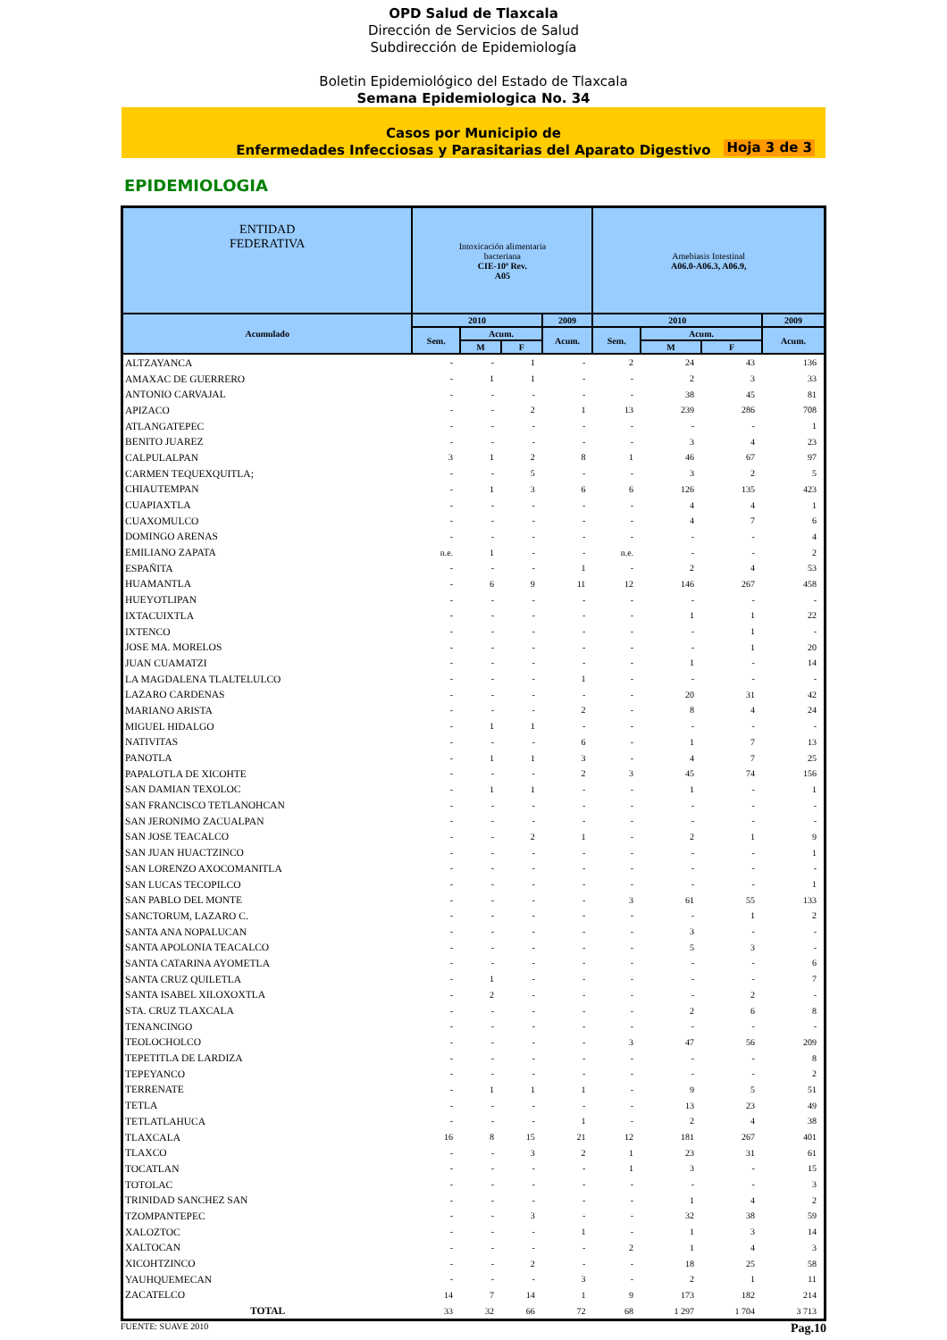OPD Salud de Tlaxcala
Dirección de Servicios de Salud
Subdirección de Epidemiología
Boletin Epidemiológico del Estado de Tlaxcala
Semana Epidemiologica No. 34
Casos por Municipio de
Enfermedades Infecciosas y Parasitarias del Aparato Digestivo
Hoja 3 de 3
EPIDEMIOLOGIA
| ENTIDAD FEDERATIVA | Intoxicación alimentaria bacteriana CIE-10ª Rev. A05 | | | | Amebiasis Intestinal A06.0-A06.3, A06.9, | | | |
| --- | --- | --- | --- | --- | --- | --- | --- | --- |
| Acumulado | 2010 | | | 2009 | 2010 | | | 2009 |
| | Sem. | Acum. | | Acum. | Sem. | Acum. | | Acum. |
| | | M | F | | | M | F | |
| ALTZAYANCA | - | - | 1 | - | 2 | 24 | 43 | 136 |
| AMAXAC DE GUERRERO | - | 1 | 1 | - | - | 2 | 3 | 33 |
| ANTONIO CARVAJAL | - | - | - | - | - | 38 | 45 | 81 |
| APIZACO | - | - | 2 | 1 | 13 | 239 | 286 | 708 |
| ATLANGATEPEC | - | - | - | - | - | - | - | 1 |
| BENITO JUAREZ | - | - | - | - | - | 3 | 4 | 23 |
| CALPULALPAN | 3 | 1 | 2 | 8 | 1 | 46 | 67 | 97 |
| CARMEN TEQUEXQUITLA; | - | - | 5 | - | - | 3 | 2 | 5 |
| CHIAUTEMPAN | - | 1 | 3 | 6 | 6 | 126 | 135 | 423 |
| CUAPIAXTLA | - | - | - | - | - | 4 | 4 | 1 |
| CUAXOMULCO | - | - | - | - | - | 4 | 7 | 6 |
| DOMINGO ARENAS | - | - | - | - | - | - | - | 4 |
| EMILIANO ZAPATA | n.e. | 1 | - | - | n.e. | - | - | 2 |
| ESPAÑITA | - | - | - | 1 | - | 2 | 4 | 53 |
| HUAMANTLA | - | 6 | 9 | 11 | 12 | 146 | 267 | 458 |
| HUEYOTLIPAN | - | - | - | - | - | - | - | - |
| IXTACUIXTLA | - | - | - | - | - | 1 | 1 | 22 |
| IXTENCO | - | - | - | - | - | - | 1 | - |
| JOSE MA. MORELOS | - | - | - | - | - | - | 1 | 20 |
| JUAN CUAMATZI | - | - | - | - | - | 1 | - | 14 |
| LA MAGDALENA TLALTELULCO | - | - | - | 1 | - | - | - | - |
| LAZARO CARDENAS | - | - | - | - | - | 20 | 31 | 42 |
| MARIANO ARISTA | - | - | - | 2 | - | 8 | 4 | 24 |
| MIGUEL HIDALGO | - | 1 | 1 | - | - | - | - | - |
| NATIVITAS | - | - | - | 6 | - | 1 | 7 | 13 |
| PANOTLA | - | 1 | 1 | 3 | - | 4 | 7 | 25 |
| PAPALOTLA DE XICOHTE | - | - | - | 2 | 3 | 45 | 74 | 156 |
| SAN DAMIAN TEXOLOC | - | 1 | 1 | - | - | 1 | - | 1 |
| SAN FRANCISCO TETLANOHCAN | - | - | - | - | - | - | - | - |
| SAN JERONIMO ZACUALPAN | - | - | - | - | - | - | - | - |
| SAN JOSE TEACALCO | - | - | 2 | 1 | - | 2 | 1 | 9 |
| SAN JUAN HUACTZINCO | - | - | - | - | - | - | - | 1 |
| SAN LORENZO AXOCOMANITLA | - | - | - | - | - | - | - | - |
| SAN LUCAS TECOPILCO | - | - | - | - | - | - | - | 1 |
| SAN PABLO DEL MONTE | - | - | - | - | 3 | 61 | 55 | 133 |
| SANCTORUM, LAZARO C. | - | - | - | - | - | - | 1 | 2 |
| SANTA ANA NOPALUCAN | - | - | - | - | - | 3 | - | - |
| SANTA APOLONIA TEACALCO | - | - | - | - | - | 5 | 3 | - |
| SANTA CATARINA AYOMETLA | - | - | - | - | - | - | - | 6 |
| SANTA CRUZ QUILETLA | - | 1 | - | - | - | - | - | 7 |
| SANTA ISABEL XILOXOXTLA | - | 2 | - | - | - | - | 2 | - |
| STA. CRUZ TLAXCALA | - | - | - | - | - | 2 | 6 | 8 |
| TENANCINGO | - | - | - | - | - | - | - | - |
| TEOLOCHOLCO | - | - | - | - | 3 | 47 | 56 | 209 |
| TEPETITLA DE LARDIZA | - | - | - | - | - | - | - | 8 |
| TEPEYANCO | - | - | - | - | - | - | - | 2 |
| TERRENATE | - | 1 | 1 | 1 | - | 9 | 5 | 51 |
| TETLA | - | - | - | - | - | 13 | 23 | 49 |
| TETLATLAHUCA | - | - | - | 1 | - | 2 | 4 | 38 |
| TLAXCALA | 16 | 8 | 15 | 21 | 12 | 181 | 267 | 401 |
| TLAXCO | - | - | 3 | 2 | 1 | 23 | 31 | 61 |
| TOCATLAN | - | - | - | - | 1 | 3 | - | 15 |
| TOTOLAC | - | - | - | - | - | - | - | 3 |
| TRINIDAD SANCHEZ SAN | - | - | - | - | - | 1 | 4 | 2 |
| TZOMPANTEPEC | - | - | 3 | - | - | 32 | 38 | 59 |
| XALOZTOC | - | - | - | 1 | - | 1 | 3 | 14 |
| XALTOCAN | - | - | - | - | 2 | 1 | 4 | 3 |
| XICOHTZINCO | - | - | 2 | - | - | 18 | 25 | 58 |
| YAUHQUEMECAN | - | - | - | 3 | - | 2 | 1 | 11 |
| ZACATELCO | 14 | 7 | 14 | 1 | 9 | 173 | 182 | 214 |
| TOTAL | 33 | 32 | 66 | 72 | 68 | 1 297 | 1 704 | 3 713 |
FUENTE: SUAVE 2010 Pag.10